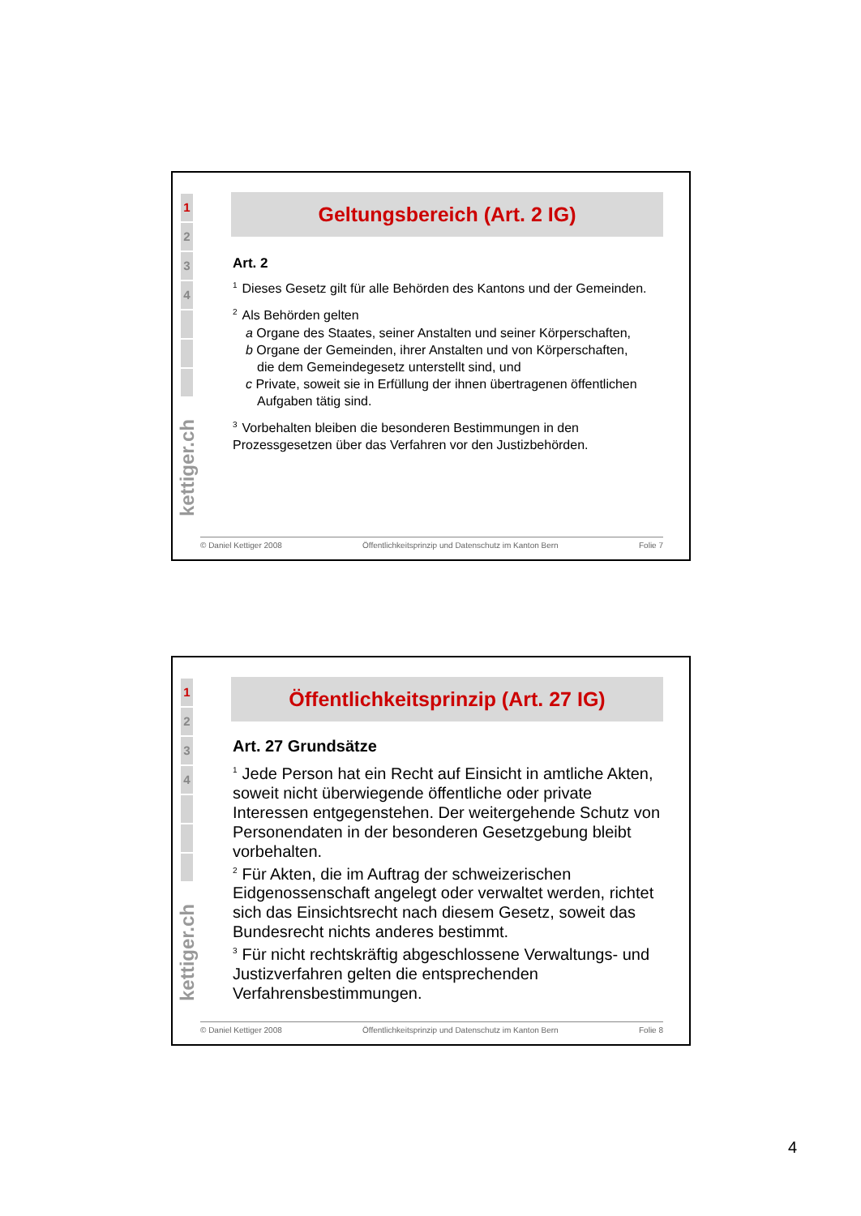1
2
3
4
kettiger.ch
Geltungsbereich (Art. 2 IG)
Art. 2
<sup>1</sup> Dieses Gesetz gilt für alle Behörden des Kantons und der Gemeinden.
<sup>2</sup> Als Behörden gelten
a Organe des Staates, seiner Anstalten und seiner Körperschaften,
b Organe der Gemeinden, ihrer Anstalten und von Körperschaften,
die dem Gemeindegesetz unterstellt sind, und
c Private, soweit sie in Erfüllung der ihnen übertragenen öffentlichen
Aufgaben tätig sind.
<sup>3</sup> Vorbehalten bleiben die besonderen Bestimmungen in den Prozessgesetzen über das Verfahren vor den Justizbehörden.
© Daniel Kettiger 2008 Öffentlichkeitsprinzip und Datenschutz im Kanton Bern Folie 7
1
2
3
4
kettiger.ch
Öffentlichkeitsprinzip (Art. 27 IG)
Art. 27 Grundsätze
<sup>1</sup> Jede Person hat ein Recht auf Einsicht in amtliche Akten, soweit nicht überwiegende öffentliche oder private Interessen entgegenstehen. Der weitergehende Schutz von Personendaten in der besonderen Gesetzgebung bleibt vorbehalten.
<sup>2</sup> Für Akten, die im Auftrag der schweizerischen Eidgenossenschaft angelegt oder verwaltet werden, richtet sich das Einsichtsrecht nach diesem Gesetz, soweit das Bundesrecht nichts anderes bestimmt.
<sup>3</sup> Für nicht rechtskräftig abgeschlossene Verwaltungs- und Justizverfahren gelten die entsprechenden Verfahrensbestimmungen.
© Daniel Kettiger 2008 Öffentlichkeitsprinzip und Datenschutz im Kanton Bern Folie 8
4